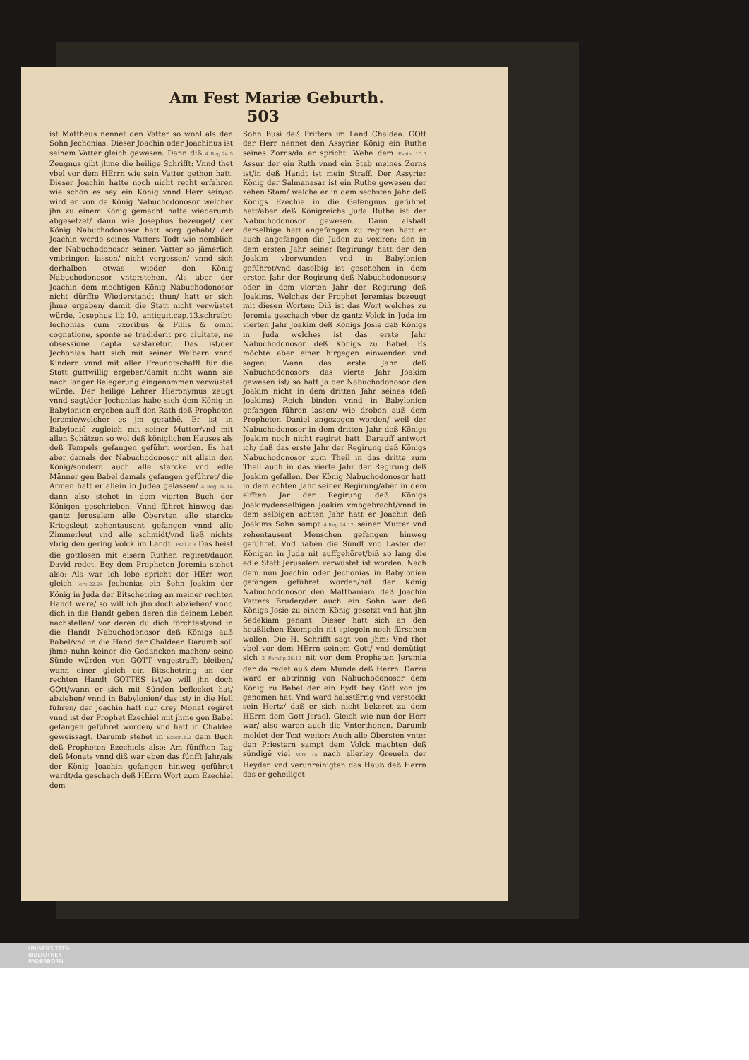Am Fest Mariæ Geburth. 503
ist Mattheus nennet den Vatter so wohl als den Sohn Jechonias. Dieser Joachin oder Joachinus ist seinem Vatter gleich gewesen. Dann diß 4 Reg.24.9 Zeugnus gibt jhme die heilige Schrifft: Vnnd thet vbel vor dem HErrn wie sein Vatter gethon hatt. Dieser Joachin hatte noch nicht recht erfahren wie schön es sey ein König vnnd Herr sein/so wird er von dē König Nabuchodonosor welcher jhn zu einem König gemacht hatte wiederumb abgesetzet/ dann wie Josephus bezeuget/ der König Nabuchodonosor hatt sorg gehabt/ der Joachin werde seines Vatters Todt wie nemblich der Nabuchodonosor seinen Vatter so jämerlich vmbringen lassen/ nicht vergessen/ vnnd sich derhalben etwas wieder den König Nabuchodonosor vnterstehen. Als aber der Joachin dem mechtigen König Nabuchodonosor nicht dürffte Wiederstandt thun/ hatt er sich jhme ergeben/ damit die Statt nicht verwüstet würde. Iosephus lib.10. antiquit.cap.13.schreibt: Iechonias cum vxoribus & Filiis & omni cognatione, sponte se tradiderit pro ciuitate, ne obsessione capta vastaretur. Das ist/der Jechonias hatt sich mit seinen Weibern vnnd Kindern vnnd mit aller Freundtschafft für die Statt guttwillig ergeben/damit nicht wann sie nach langer Belegerung eingenommen verwüstet würde. Der heilige Lehrer Hieronymus zeugt vnnd sagt/der Jechonias habe sich dem König in Babylonien ergeben auff den Rath deß Propheten Jeremie/welcher es jm gerathē. Er ist in Babyloniē zugleich mit seiner Mutter/vnd mit allen Schätzen so wol deß königlichen Hauses als deß Tempels gefangen geführt worden. Es hat aber damals der Nabuchodonosor nit allein den König/sondern auch alle starcke vnd edle Männer gen Babel damals gefangen geführet/ die Armen hatt er allein in Judea gelassen/ 4 Reg 24.14 dann also stehet in dem vierten Buch der Königen geschrieben: Vnnd führet hinweg das gantz Jerusalem alle Obersten alle starcke Kriegsleut zehentausent gefangen vnnd alle Zimmerleut vnd alle schmidt/vnd ließ nichts vbrig den gering Volck im Landt. Psal.2.9 Das heist die gottlosen mit eisern Ruthen regiret/dauon David redet. Bey dem Propheten Jeremia stehet also: Als war ich lebe spricht der HErr wen gleich Iere.22.24 Jechonias ein Sohn Joakim der König in Juda der Bitschetring an meiner rechten Handt were/ so will ich jhn doch abziehen/ vnnd dich in die Handt geben deren die deinem Leben nachstellen/ vor deren du dich förchtest/vnd in die Handt Nabuchodonosor deß Königs auß Babel/vnd in die Hand der Chaldeer. Darumb soll jhme nuhn keiner die Gedancken machen/ seine Sünde würden von GOTT vngestrafft bleiben/ wann einer gleich ein Bitschetring an der rechten Handt GOTTES ist/so will jhn doch GOtt/wann er sich mit Sünden beflecket hat/ abziehen/ vnnd in Babylonien/ das ist/ in die Hell führen/ der Joachin hatt nur drey Monat regiret vnnd ist der Prophet Ezechiel mit jhme gen Babel gefangen geführet worden/ vnd hatt in Chaldea geweissagt. Darumb stehet in Ezech.1.2 dem Buch deß Propheten Ezechiels also: Am fünfften Tag deß Monats vnnd diß war eben das fünfft Jahr/als der König Joachin gefangen hinweg geführet wardt/da geschach deß HErrn Wort zum Ezechiel dem
Sohn Busi deß Prifters im Land Chaldea. GOtt der Herr nennet den Assyrier König ein Ruthe seines Zorns/da er spricht: Wehe dem Esaia 10.5 Assur der ein Ruth vnnd ein Stab meines Zorns ist/in deß Handt ist mein Straff. Der Assyrier König der Salmanasar ist ein Ruthe gewesen der zehen Stām/ welche er in dem sechsten Jahr deß Königs Ezechie in die Gefengnus geführet hatt/aber deß Königreichs Juda Ruthe ist der Nabuchodonosor gewesen. Dann alsbalt derselbige hatt angefangen zu regiren hatt er auch angefangen die Juden zu vexiren: den in dem ersten Jahr seiner Regirung/ hatt der den Joakim vberwunden vnd in Babylonien geführet/vnd daselbig ist geschehen in dem ersten Jahr der Regirung deß Nabuchodonosors/ oder in dem vierten Jahr der Regirung deß Joakims. Welches der Prophet Jeremias bezeugt mit diesen Worten: Diß ist das Wort welches zu Jeremia geschach vber dz gantz Volck in Juda im vierten Jahr Joakim deß Königs Josie deß Königs in Juda welches ist das erste Jahr Nabuchodonosor deß Königs zu Babel. Es möchte aber einer hirgegen einwenden vnd sagen: Wann das erste Jahr deß Nabuchodonosors das vierte Jahr Joakim gewesen ist/ so hatt ja der Nabuchodonosor den Joakim nicht in dem dritten Jahr seines (deß Joakims) Reich binden vnnd in Babylonien gefangen führen lassen/ wie droben auß dem Propheten Daniel angezogen worden/ weil der Nabuchodonosor in dem dritten Jahr deß Königs Joakim noch nicht regiret hatt. Darauff antwort ich/ daß das erste Jahr der Regirung deß Königs Nabuchodonosor zum Theil in das dritte zum Theil auch in das vierte Jahr der Regirung deß Joakim gefallen. Der König Nabuchodonosor hatt in dem achten Jahr seiner Regirung/aber in dem elfften Jar der Regirung deß Königs Joakim/denselbigen Joakim vmbgebracht/vnnd in dem selbigen achten Jahr hatt er Joachin deß Joakims Sohn sampt 4.Reg.24.12 seiner Mutter vnd zehentausent Menschen gefangen hinweg geführet. Vnd haben die Sündt vnd Laster der Königen in Juda nit auffgehöret/biß so lang die edle Statt Jerusalem verwüstet ist worden. Nach dem nun Joachin oder Jechonias in Babylonien gefangen geführet worden/hat der König Nabuchodonosor den Matthaniam deß Joachin Vatters Bruder/der auch ein Sohn war deß Königs Josie zu einem König gesetzt vnd hat jhn Sedekiam genant. Dieser hatt sich an den heußlichen Exempeln nit spiegeln noch fürsehen wollen. Die H. Schrifft sagt von jhm: Vnd thet vbel vor dem HErrn seinem Gott/ vnd demütigt sich 2 Paralip.36.12 nit vor dem Propheten Jeremia der da redet auß dem Munde deß Herrn. Darzu ward er abtrinnig von Nabuchodonosor dem König zu Babel der ein Eydt bey Gott von jm genomen hat. Vnd ward halsstärrig vnd verstockt sein Hertz/ daß er sich nicht bekeret zu dem HErrn dem Gott Jsrael. Gleich wie nun der Herr war/ also waren auch die Vnterthonen. Darumb meldet der Text weiter: Auch alle Obersten vnter den Priestern sampt dem Volck machten deß sündigē viel Vers 15 nach allerley Greueln der Heyden vnd verunreinigten das Hauß deß Herrn das er geheiliget
UNIVERSITÄTS-
BIBLIOTHEK
PADERBORN